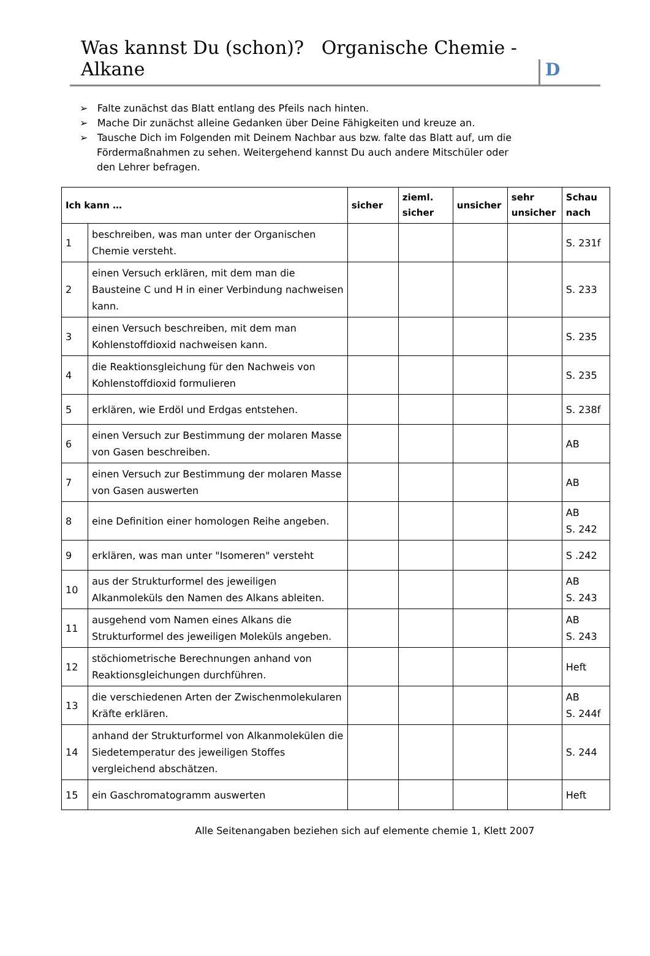Was kannst Du (schon)? Organische Chemie - Alkane
D
➢ Falte zunächst das Blatt entlang des Pfeils nach hinten.
➢ Mache Dir zunächst alleine Gedanken über Deine Fähigkeiten und kreuze an.
➢ Tausche Dich im Folgenden mit Deinem Nachbar aus bzw. falte das Blatt auf, um die Fördermaßnahmen zu sehen. Weitergehend kannst Du auch andere Mitschüler oder den Lehrer befragen.
| Ich kann … | | sicher | zieml. sicher | unsicher | sehr unsicher | Schau nach |
| --- | --- | --- | --- | --- | --- | --- |
| 1 | beschreiben, was man unter der Organischen Chemie versteht. | | | | | S. 231f |
| 2 | einen Versuch erklären, mit dem man die Bausteine C und H in einer Verbindung nachweisen kann. | | | | | S. 233 |
| 3 | einen Versuch beschreiben, mit dem man Kohlenstoffdioxid nachweisen kann. | | | | | S. 235 |
| 4 | die Reaktionsgleichung für den Nachweis von Kohlenstoffdioxid formulieren | | | | | S. 235 |
| 5 | erklären, wie Erdöl und Erdgas entstehen. | | | | | S. 238f |
| 6 | einen Versuch zur Bestimmung der molaren Masse von Gasen beschreiben. | | | | | AB |
| 7 | einen Versuch zur Bestimmung der molaren Masse von Gasen auswerten | | | | | AB |
| 8 | eine Definition einer homologen Reihe angeben. | | | | | AB S. 242 |
| 9 | erklären, was man unter "Isomeren" versteht | | | | | S .242 |
| 10 | aus der Strukturformel des jeweiligen Alkanmoleküls den Namen des Alkans ableiten. | | | | | AB S. 243 |
| 11 | ausgehend vom Namen eines Alkans die Strukturformel des jeweiligen Moleküls angeben. | | | | | AB S. 243 |
| 12 | stöchiometrische Berechnungen anhand von Reaktionsgleichungen durchführen. | | | | | Heft |
| 13 | die verschiedenen Arten der Zwischenmolekularen Kräfte erklären. | | | | | AB S. 244f |
| 14 | anhand der Strukturformel von Alkanmolekülen die Siedetemperatur des jeweiligen Stoffes vergleichend abschätzen. | | | | | S. 244 |
| 15 | ein Gaschromatogramm auswerten | | | | | Heft |
Alle Seitenangaben beziehen sich auf elemente chemie 1, Klett 2007